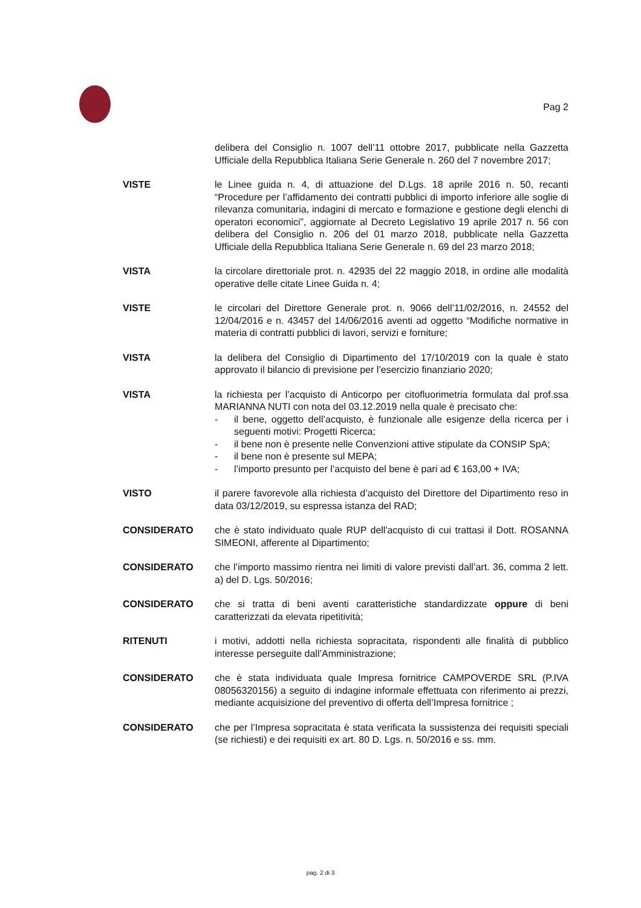Pag 2
delibera del Consiglio n. 1007 dell’11 ottobre 2017, pubblicate nella Gazzetta Ufficiale della Repubblica Italiana Serie Generale n. 260 del 7 novembre 2017;
VISTE le Linee guida n. 4, di attuazione del D.Lgs. 18 aprile 2016 n. 50, recanti “Procedure per l’affidamento dei contratti pubblici di importo inferiore alle soglie di rilevanza comunitaria, indagini di mercato e formazione e gestione degli elenchi di operatori economici”, aggiornate al Decreto Legislativo 19 aprile 2017 n. 56 con delibera del Consiglio n. 206 del 01 marzo 2018, pubblicate nella Gazzetta Ufficiale della Repubblica Italiana Serie Generale n. 69 del 23 marzo 2018;
VISTA la circolare direttoriale prot. n. 42935 del 22 maggio 2018, in ordine alle modalità operative delle citate Linee Guida n. 4;
VISTE le circolari del Direttore Generale prot. n. 9066 dell’11/02/2016, n. 24552 del 12/04/2016 e n. 43457 del 14/06/2016 aventi ad oggetto “Modifiche normative in materia di contratti pubblici di lavori, servizi e forniture;
VISTA la delibera del Consiglio di Dipartimento del 17/10/2019 con la quale è stato approvato il bilancio di previsione per l’esercizio finanziario 2020;
VISTA la richiesta per l’acquisto di Anticorpo per citofluorimetria formulata dal prof.ssa MARIANNA NUTI con nota del 03.12.2019 nella quale è precisato che:
- il bene, oggetto dell’acquisto, è funzionale alle esigenze della ricerca per i seguenti motivi: Progetti Ricerca;
- il bene non è presente nelle Convenzioni attive stipulate da CONSIP SpA;
- il bene non è presente sul MEPA;
- l’importo presunto per l’acquisto del bene è pari ad € 163,00 + IVA;
VISTO il parere favorevole alla richiesta d’acquisto del Direttore del Dipartimento reso in data 03/12/2019, su espressa istanza del RAD;
CONSIDERATO che è stato individuato quale RUP dell'acquisto di cui trattasi il Dott. ROSANNA SIMEONI, afferente al Dipartimento;
CONSIDERATO che l’importo massimo rientra nei limiti di valore previsti dall’art. 36, comma 2 lett. a) del D. Lgs. 50/2016;
CONSIDERATO che si tratta di beni aventi caratteristiche standardizzate oppure di beni caratterizzati da elevata ripetitività;
RITENUTI i motivi, addotti nella richiesta sopracitata, rispondenti alle finalità di pubblico interesse perseguite dall’Amministrazione;
CONSIDERATO che è stata individuata quale Impresa fornitrice CAMPOVERDE SRL (P.IVA 08056320156) a seguito di indagine informale effettuata con riferimento ai prezzi, mediante acquisizione del preventivo di offerta dell’Impresa fornitrice ;
CONSIDERATO che per l’Impresa sopracitata è stata verificata la sussistenza dei requisiti speciali (se richiesti) e dei requisiti ex art. 80 D. Lgs. n. 50/2016 e ss. mm.
pag. 2 di 3